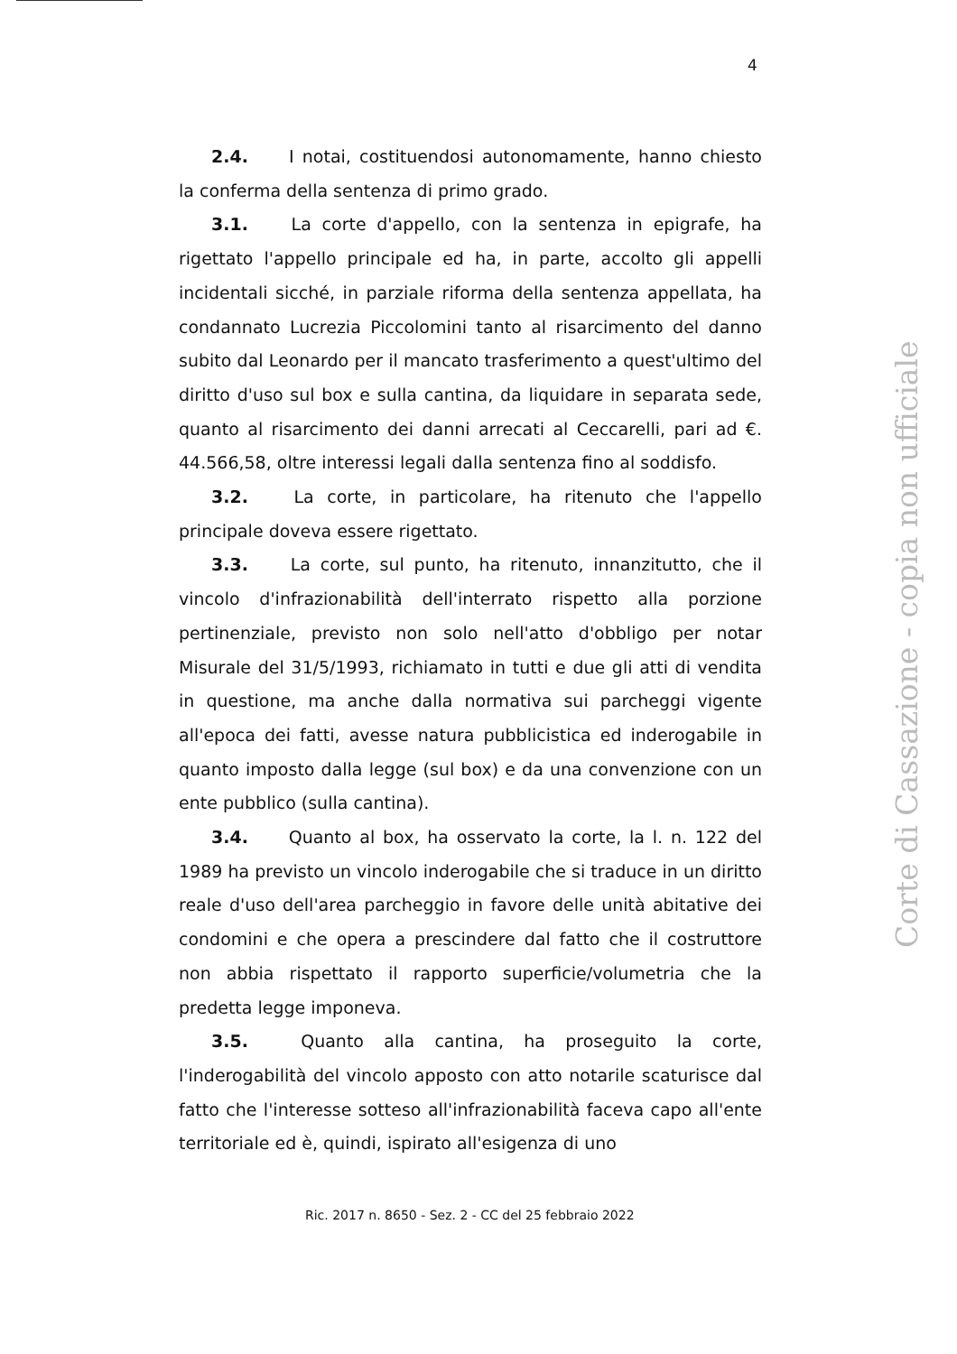4
2.4. I notai, costituendosi autonomamente, hanno chiesto la conferma della sentenza di primo grado.
3.1. La corte d'appello, con la sentenza in epigrafe, ha rigettato l'appello principale ed ha, in parte, accolto gli appelli incidentali sicché, in parziale riforma della sentenza appellata, ha condannato Lucrezia Piccolomini tanto al risarcimento del danno subito dal Leonardo per il mancato trasferimento a quest'ultimo del diritto d'uso sul box e sulla cantina, da liquidare in separata sede, quanto al risarcimento dei danni arrecati al Ceccarelli, pari ad €. 44.566,58, oltre interessi legali dalla sentenza fino al soddisfo.
3.2. La corte, in particolare, ha ritenuto che l'appello principale doveva essere rigettato.
3.3. La corte, sul punto, ha ritenuto, innanzitutto, che il vincolo d'infrazionabilità dell'interrato rispetto alla porzione pertinenziale, previsto non solo nell'atto d'obbligo per notar Misurale del 31/5/1993, richiamato in tutti e due gli atti di vendita in questione, ma anche dalla normativa sui parcheggi vigente all'epoca dei fatti, avesse natura pubblicistica ed inderogabile in quanto imposto dalla legge (sul box) e da una convenzione con un ente pubblico (sulla cantina).
3.4. Quanto al box, ha osservato la corte, la l. n. 122 del 1989 ha previsto un vincolo inderogabile che si traduce in un diritto reale d'uso dell'area parcheggio in favore delle unità abitative dei condomini e che opera a prescindere dal fatto che il costruttore non abbia rispettato il rapporto superficie/volumetria che la predetta legge imponeva.
3.5. Quanto alla cantina, ha proseguito la corte, l'inderogabilità del vincolo apposto con atto notarile scaturisce dal fatto che l'interesse sotteso all'infrazionabilità faceva capo all'ente territoriale ed è, quindi, ispirato all'esigenza di uno
Ric. 2017 n. 8650 - Sez. 2 - CC del 25 febbraio 2022
Corte di Cassazione - copia non ufficiale